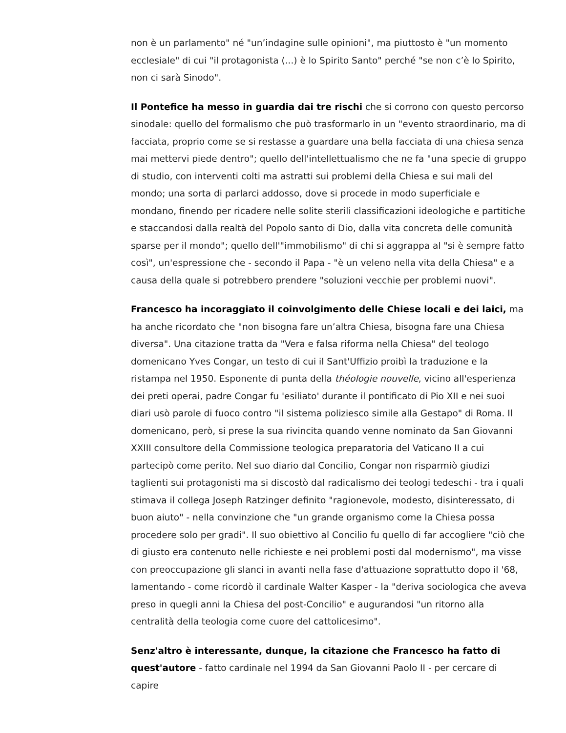non è un parlamento" né "un’indagine sulle opinioni", ma piuttosto è "un momento ecclesiale" di cui "il protagonista (...) è lo Spirito Santo" perché "se non c’è lo Spirito, non ci sarà Sinodo".
Il Pontefice ha messo in guardia dai tre rischi che si corrono con questo percorso sinodale: quello del formalismo che può trasformarlo in un "evento straordinario, ma di facciata, proprio come se si restasse a guardare una bella facciata di una chiesa senza mai mettervi piede dentro"; quello dell'intellettualismo che ne fa "una specie di gruppo di studio, con interventi colti ma astratti sui problemi della Chiesa e sui mali del mondo; una sorta di parlarci addosso, dove si procede in modo superficiale e mondano, finendo per ricadere nelle solite sterili classificazioni ideologiche e partitiche e staccandosi dalla realtà del Popolo santo di Dio, dalla vita concreta delle comunità sparse per il mondo"; quello dell'"immobilismo" di chi si aggrappa al "si è sempre fatto così", un'espressione che - secondo il Papa - "è un veleno nella vita della Chiesa" e a causa della quale si potrebbero prendere "soluzioni vecchie per problemi nuovi".
Francesco ha incoraggiato il coinvolgimento delle Chiese locali e dei laici, ma ha anche ricordato che "non bisogna fare un’altra Chiesa, bisogna fare una Chiesa diversa". Una citazione tratta da "Vera e falsa riforma nella Chiesa" del teologo domenicano Yves Congar, un testo di cui il Sant'Uffizio proibì la traduzione e la ristampa nel 1950. Esponente di punta della théologie nouvelle, vicino all'esperienza dei preti operai, padre Congar fu 'esiliato' durante il pontificato di Pio XII e nei suoi diari usò parole di fuoco contro "il sistema poliziesco simile alla Gestapo" di Roma. Il domenicano, però, si prese la sua rivincita quando venne nominato da San Giovanni XXIII consultore della Commissione teologica preparatoria del Vaticano II a cui partecipò come perito. Nel suo diario dal Concilio, Congar non risparmiò giudizi taglienti sui protagonisti ma si discostò dal radicalismo dei teologi tedeschi - tra i quali stimava il collega Joseph Ratzinger definito "ragionevole, modesto, disinteressato, di buon aiuto" - nella convinzione che "un grande organismo come la Chiesa possa procedere solo per gradi". Il suo obiettivo al Concilio fu quello di far accogliere "ciò che di giusto era contenuto nelle richieste e nei problemi posti dal modernismo", ma visse con preoccupazione gli slanci in avanti nella fase d'attuazione soprattutto dopo il '68, lamentando - come ricordò il cardinale Walter Kasper - la "deriva sociologica che aveva preso in quegli anni la Chiesa del post-Concilio" e augurandosi "un ritorno alla centralità della teologia come cuore del cattolicesimo".
Senz'altro è interessante, dunque, la citazione che Francesco ha fatto di quest'autore - fatto cardinale nel 1994 da San Giovanni Paolo II - per cercare di capire